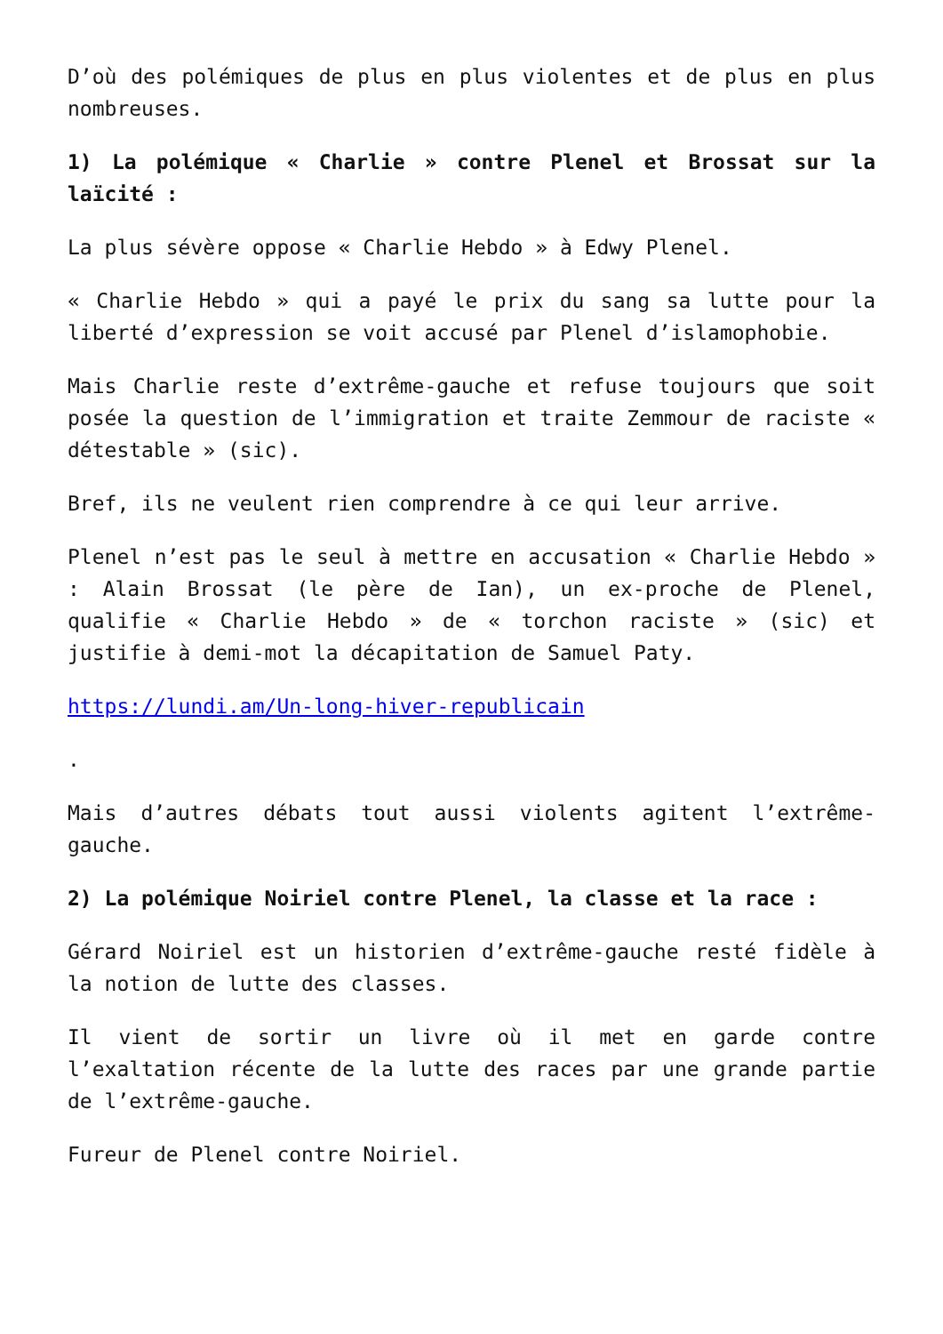D’où des polémiques de plus en plus violentes et de plus en plus nombreuses.
1) La polémique « Charlie » contre Plenel et Brossat sur la laïcité :
La plus sévère oppose « Charlie Hebdo » à Edwy Plenel.
« Charlie Hebdo » qui a payé le prix du sang sa lutte pour la liberté d’expression se voit accusé par Plenel d’islamophobie.
Mais Charlie reste d’extrême-gauche et refuse toujours que soit posée la question de l’immigration et traite Zemmour de raciste « détestable » (sic).
Bref, ils ne veulent rien comprendre à ce qui leur arrive.
Plenel n’est pas le seul à mettre en accusation « Charlie Hebdo » : Alain Brossat (le père de Ian), un ex-proche de Plenel, qualifie « Charlie Hebdo » de « torchon raciste » (sic) et justifie à demi-mot la décapitation de Samuel Paty.
https://lundi.am/Un-long-hiver-republicain
.
Mais d’autres débats tout aussi violents agitent l’extrême-gauche.
2) La polémique Noiriel contre Plenel, la classe et la race :
Gérard Noiriel est un historien d’extrême-gauche resté fidèle à la notion de lutte des classes.
Il vient de sortir un livre où il met en garde contre l’exaltation récente de la lutte des races par une grande partie de l’extrême-gauche.
Fureur de Plenel contre Noiriel.